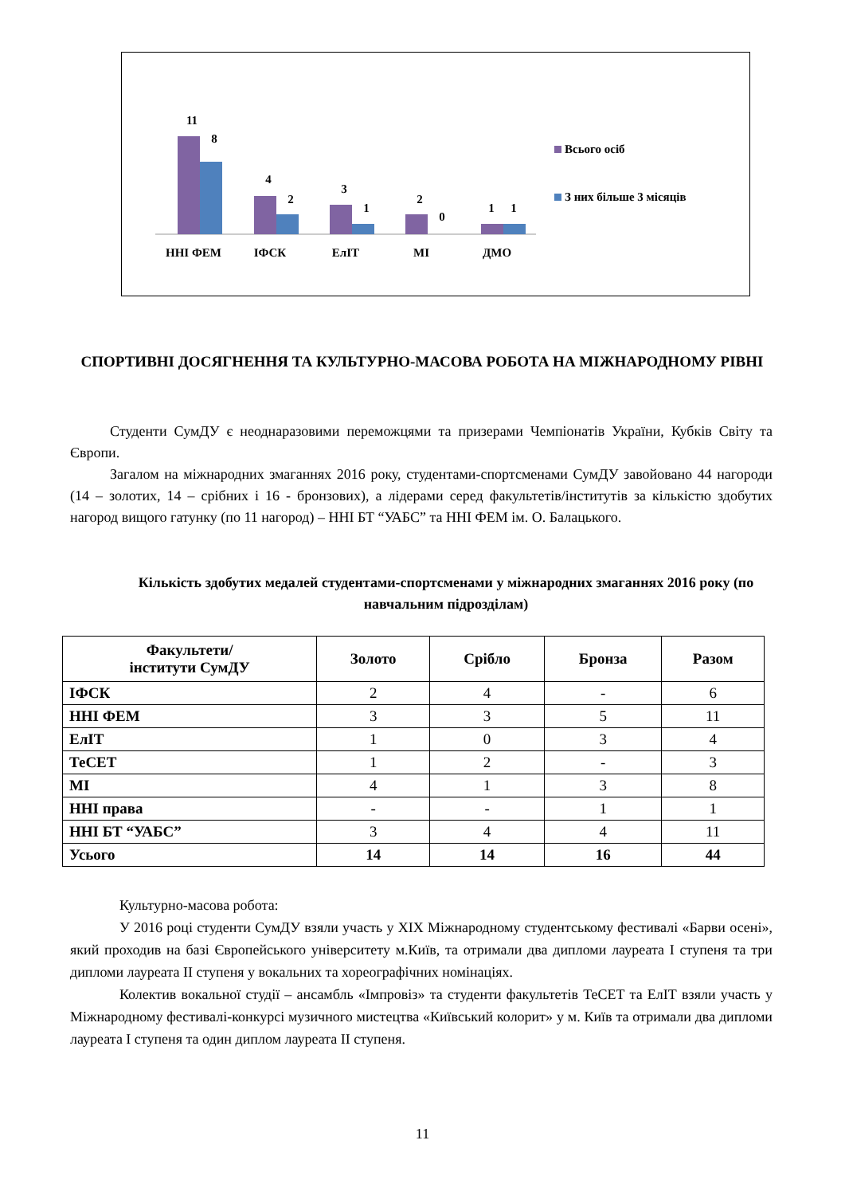11
8
4
2
3
1
2
0
1
1
ННІ ФЕМ
ІФСК
ЕлІТ
МІ
ДМО
Всього осіб
З них більше 3 місяців
СПОРТИВНІ ДОСЯГНЕННЯ ТА КУЛЬТУРНО-МАСОВА РОБОТА НА МІЖНАРОДНОМУ РІВНІ
Студенти СумДУ є неоднаразовими переможцями та призерами Чемпіонатів України, Кубків Світу та Європи.
Загалом на міжнародних змаганнях 2016 року, студентами-спортсменами СумДУ завойовано 44 нагороди (14 – золотих, 14 – срібних і 16 - бронзових), а лідерами серед факультетів/інститутів за кількістю здобутих нагород вищого гатунку (по 11 нагород) – ННІ БТ “УАБС” та ННІ ФЕМ ім. О. Балацького.
Кількість здобутих медалей студентами-спортсменами у міжнародних змаганнях 2016 року (по навчальним підрозділам)
| Факультети/ інститути СумДУ | Золото | Срібло | Бронза | Разом |
| --- | --- | --- | --- | --- |
| ІФСК | 2 | 4 | - | 6 |
| ННІ ФЕМ | 3 | 3 | 5 | 11 |
| ЕлІТ | 1 | 0 | 3 | 4 |
| ТеСЕТ | 1 | 2 | - | 3 |
| МІ | 4 | 1 | 3 | 8 |
| ННІ права | - | - | 1 | 1 |
| ННІ БТ “УАБС” | 3 | 4 | 4 | 11 |
| Усього | 14 | 14 | 16 | 44 |
Культурно-масова робота:
У 2016 році студенти СумДУ взяли участь у XIX Міжнародному студентському фестивалі «Барви осені», який проходив на базі Європейського університету м.Київ, та отримали два дипломи лауреата I ступеня та три дипломи лауреата II ступеня у вокальних та хореографічних номінаціях.
Колектив вокальної студії – ансамбль «Імпровіз» та студенти факультетів ТеСЕТ та ЕлІТ взяли участь у Міжнародному фестивалі-конкурсі музичного мистецтва «Київський колорит» у м. Київ та отримали два дипломи лауреата I ступеня та один диплом лауреата II ступеня.
11